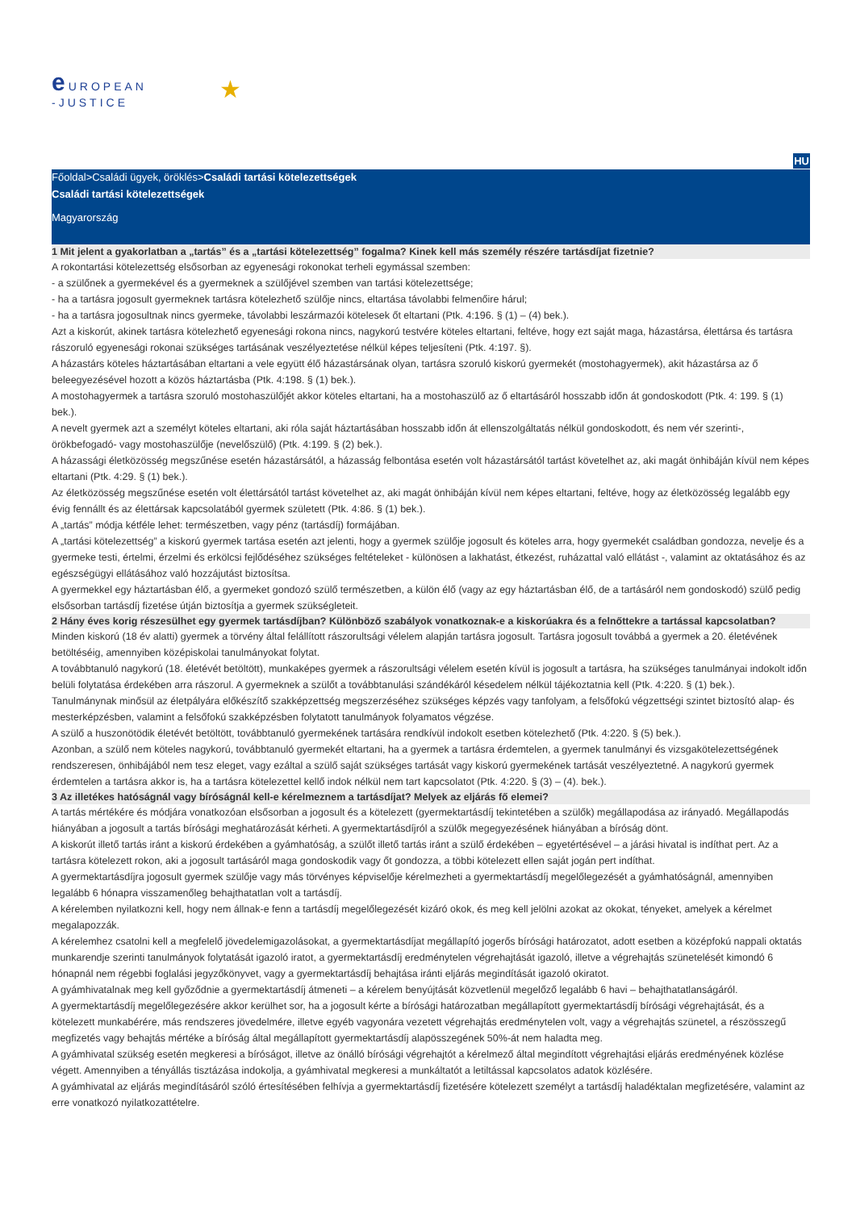e UROPEAN
-JUSTICE
★
HU
Főoldal>Családi ügyek, öröklés>Családi tartási kötelezettségek
Családi tartási kötelezettségek
Magyarország
1 Mit jelent a gyakorlatban a „tartás” és a „tartási kötelezettség” fogalma? Kinek kell más személy részére tartásdíjat fizetnie?
A rokontartási kötelezettség elsősorban az egyenesági rokonokat terheli egymással szemben:
- a szülőnek a gyermekével és a gyermeknek a szülőjével szemben van tartási kötelezettsége;
- ha a tartásra jogosult gyermeknek tartásra kötelezhető szülője nincs, eltartása távolabbi felmenőire hárul;
- ha a tartásra jogosultnak nincs gyermeke, távolabbi leszármazói kötelesek őt eltartani (Ptk. 4:196. § (1) – (4) bek.).
Azt a kiskorút, akinek tartásra kötelezhető egyenesági rokona nincs, nagykorú testvére köteles eltartani, feltéve, hogy ezt saját maga, házastársa, élettársa és tartásra rászoruló egyenesági rokonai szükséges tartásának veszélyeztetése nélkül képes teljesíteni (Ptk. 4:197. §).
A házastárs köteles háztartásában eltartani a vele együtt élő házastársának olyan, tartásra szoruló kiskorú gyermekét (mostohagyermek), akit házastársa az ő beleegyezésével hozott a közös háztartásba (Ptk. 4:198. § (1) bek.).
A mostohagyermek a tartásra szoruló mostohaszülőjét akkor köteles eltartani, ha a mostohaszülő az ő eltartásáról hosszabb időn át gondoskodott (Ptk. 4: 199. § (1) bek.).
A nevelt gyermek azt a személyt köteles eltartani, aki róla saját háztartásában hosszabb időn át ellenszolgáltatás nélkül gondoskodott, és nem vér szerinti-, örökbefogadó- vagy mostohaszülője (nevelőszülő) (Ptk. 4:199. § (2) bek.).
A házassági életközösség megszűnése esetén házastársától, a házasság felbontása esetén volt házastársától tartást követelhet az, aki magát önhibáján kívül nem képes eltartani (Ptk. 4:29. § (1) bek.).
Az életközösség megszűnése esetén volt élettársától tartást követelhet az, aki magát önhibáján kívül nem képes eltartani, feltéve, hogy az életközösség legalább egy évig fennállt és az élettársak kapcsolatából gyermek született (Ptk. 4:86. § (1) bek.).
A „tartás” módja kétféle lehet: természetben, vagy pénz (tartásdíj) formájában.
A „tartási kötelezettség” a kiskorú gyermek tartása esetén azt jelenti, hogy a gyermek szülője jogosult és köteles arra, hogy gyermekét családban gondozza, nevelje és a gyermeke testi, értelmi, érzelmi és erkölcsi fejlődéséhez szükséges feltételeket - különösen a lakhatást, étkezést, ruházattal való ellátást -, valamint az oktatásához és az egészségügyi ellátásához való hozzájutást biztosítsa.
A gyermekkel egy háztartásban élő, a gyermeket gondozó szülő természetben, a külön élő (vagy az egy háztartásban élő, de a tartásáról nem gondoskodó) szülő pedig elsősorban tartásdíj fizetése útján biztosítja a gyermek szükségleteit.
2 Hány éves korig részesülhet egy gyermek tartásdíjban? Különböző szabályok vonatkoznak-e a kiskorúakra és a felnőttekre a tartással kapcsolatban?
Minden kiskorú (18 év alatti) gyermek a törvény által felállított rászorultsági vélelem alapján tartásra jogosult. Tartásra jogosult továbbá a gyermek a 20. életévének betöltéséig, amennyiben középiskolai tanulmányokat folytat.
A továbbtanuló nagykorú (18. életévét betöltött), munkaképes gyermek a rászorultsági vélelem esetén kívül is jogosult a tartásra, ha szükséges tanulmányai indokolt időn belüli folytatása érdekében arra rászorul. A gyermeknek a szülőt a továbbtanulási szándékáról késedelem nélkül tájékoztatnia kell (Ptk. 4:220. § (1) bek.).
Tanulmánynak minősül az életpályára előkészítő szakképzettség megszerzéséhez szükséges képzés vagy tanfolyam, a felsőfokú végzettségi szintet biztosító alap- és mesterképzésben, valamint a felsőfokú szakképzésben folytatott tanulmányok folyamatos végzése.
A szülő a huszonötödik életévét betöltött, továbbtanuló gyermekének tartására rendkívül indokolt esetben kötelezhető (Ptk. 4:220. § (5) bek.).
Azonban, a szülő nem köteles nagykorú, továbbtanuló gyermekét eltartani, ha a gyermek a tartásra érdemtelen, a gyermek tanulmányi és vizsgakötelezettségének rendszeresen, önhibájából nem tesz eleget, vagy ezáltal a szülő saját szükséges tartását vagy kiskorú gyermekének tartását veszélyeztetné. A nagykorú gyermek érdemtelen a tartásra akkor is, ha a tartásra kötelezettel kellő indok nélkül nem tart kapcsolatot (Ptk. 4:220. § (3) – (4). bek.).
3 Az illetékes hatóságnál vagy bíróságnál kell-e kérelmeznem a tartásdíjat? Melyek az eljárás fő elemei?
A tartás mértékére és módjára vonatkozóan elsősorban a jogosult és a kötelezett (gyermektartásdíj tekintetében a szülők) megállapodása az irányadó. Megállapodás hiányában a jogosult a tartás bírósági meghatározását kérheti. A gyermektartásdíjról a szülők megegyezésének hiányában a bíróság dönt.
A kiskorút illető tartás iránt a kiskorú érdekében a gyámhatóság, a szülőt illető tartás iránt a szülő érdekében – egyetértésével – a járási hivatal is indíthat pert. Az a tartásra kötelezett rokon, aki a jogosult tartásáról maga gondoskodik vagy őt gondozza, a többi kötelezett ellen saját jogán pert indíthat.
A gyermektartásdíjra jogosult gyermek szülője vagy más törvényes képviselője kérelmezheti a gyermektartásdíj megelőlegezését a gyámhatóságnál, amennyiben legalább 6 hónapra visszamenőleg behajthatatlan volt a tartásdíj.
A kérelemben nyilatkozni kell, hogy nem állnak-e fenn a tartásdíj megelőlegezését kizáró okok, és meg kell jelölni azokat az okokat, tényeket, amelyek a kérelmet megalapozzák.
A kérelemhez csatolni kell a megfelelő jövedelemigazolásokat, a gyermektartásdíjat megállapító jogerős bírósági határozatot, adott esetben a középfokú nappali oktatás munkarendje szerinti tanulmányok folytatását igazoló iratot, a gyermektartásdíj eredménytelen végrehajtását igazoló, illetve a végrehajtás szünetelését kimondó 6 hónapnál nem régebbi foglalási jegyzőkönyvet, vagy a gyermektartásdíj behajtása iránti eljárás megindítását igazoló okiratot.
A gyámhivatalnak meg kell győződnie a gyermektartásdíj átmeneti – a kérelem benyújtását közvetlenül megelőző legalább 6 havi – behajthatatlanságáról.
A gyermektartásdíj megelőlegezésére akkor kerülhet sor, ha a jogosult kérte a bírósági határozatban megállapított gyermektartásdíj bírósági végrehajtását, és a kötelezett munkabérére, más rendszeres jövedelmére, illetve egyéb vagyonára vezetett végrehajtás eredménytelen volt, vagy a végrehajtás szünetel, a részösszegű megfizetés vagy behajtás mértéke a bíróság által megállapított gyermektartásdíj alapösszegének 50%-át nem haladta meg.
A gyámhivatal szükség esetén megkeresi a bíróságot, illetve az önálló bírósági végrehajtót a kérelmező által megindított végrehajtási eljárás eredményének közlése végett. Amennyiben a tényállás tisztázása indokolja, a gyámhivatal megkeresi a munkáltatót a letiltással kapcsolatos adatok közlésére.
A gyámhivatal az eljárás megindításáról szóló értesítésében felhívja a gyermektartásdíj fizetésére kötelezett személyt a tartásdíj haladéktalan megfizetésére, valamint az erre vonatkozó nyilatkozattételre.